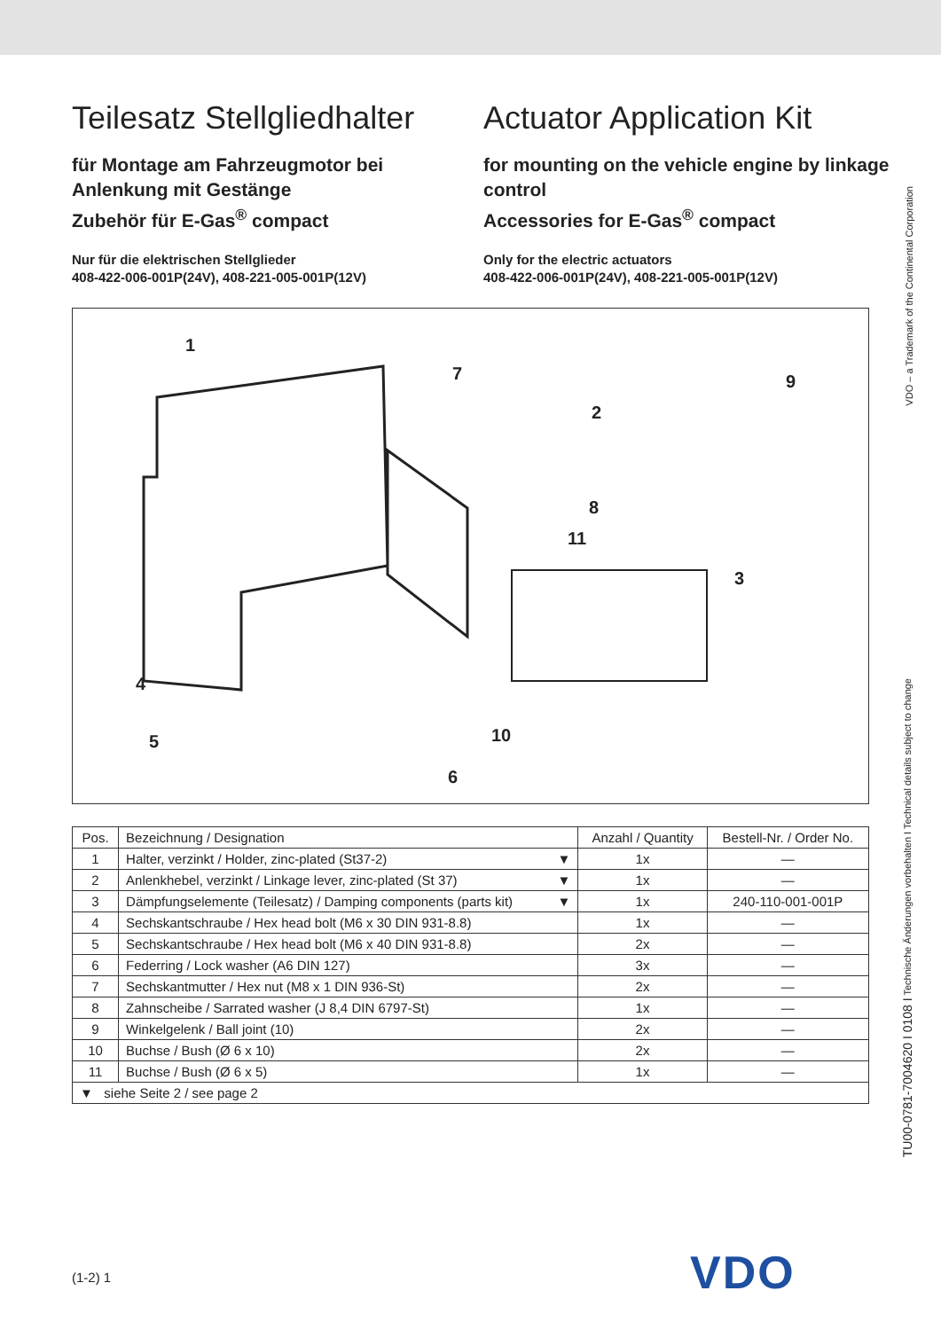Teilesatz Stellgliedhalter
für Montage am Fahrzeugmotor bei Anlenkung mit Gestänge
Zubehör für E-Gas<sup>®</sup> compact
Nur für die elektrischen Stellglieder
408-422-006-001P(24V), 408-221-005-001P(12V)
Actuator Application Kit
for mounting on the vehicle engine by linkage control
Accessories for E-Gas<sup>®</sup> compact
Only for the electric actuators
408-422-006-001P(24V), 408-221-005-001P(12V)
1
7
2
9
8
11
3
4
5 10
6
| Pos. | Bezeichnung / Designation | Anzahl / Quantity | Bestell-Nr. / Order No. |
| --- | --- | --- | --- |
| 1 | Halter, verzinkt / Holder, zinc-plated (St37-2) ▼ | 1x | — |
| 2 | Anlenkhebel, verzinkt / Linkage lever, zinc-plated (St 37) ▼ | 1x | — |
| 3 | Dämpfungselemente (Teilesatz) / Damping components (parts kit) ▼ | 1x | 240-110-001-001P |
| 4 | Sechskantschraube / Hex head bolt (M6 x 30 DIN 931-8.8) | 1x | — |
| 5 | Sechskantschraube / Hex head bolt (M6 x 40 DIN 931-8.8) | 2x | — |
| 6 | Federring / Lock washer (A6 DIN 127) | 3x | — |
| 7 | Sechskantmutter / Hex nut (M8 x 1 DIN 936-St) | 2x | — |
| 8 | Zahnscheibe / Sarrated washer (J 8,4 DIN 6797-St) | 1x | — |
| 9 | Winkelgelenk / Ball joint (10) | 2x | — |
| 10 | Buchse / Bush (Ø 6 x 10) | 2x | — |
| 11 | Buchse / Bush (Ø 6 x 5) | 1x | — |
| ▼ siehe Seite 2 / see page 2 | | | |
VDO – a Trademark of the Continental Corporation
TU00-0781-7004620 I 0108 I Technische Änderungen vorbehalten I Technical details subject to change
(1-2) 1 VDO